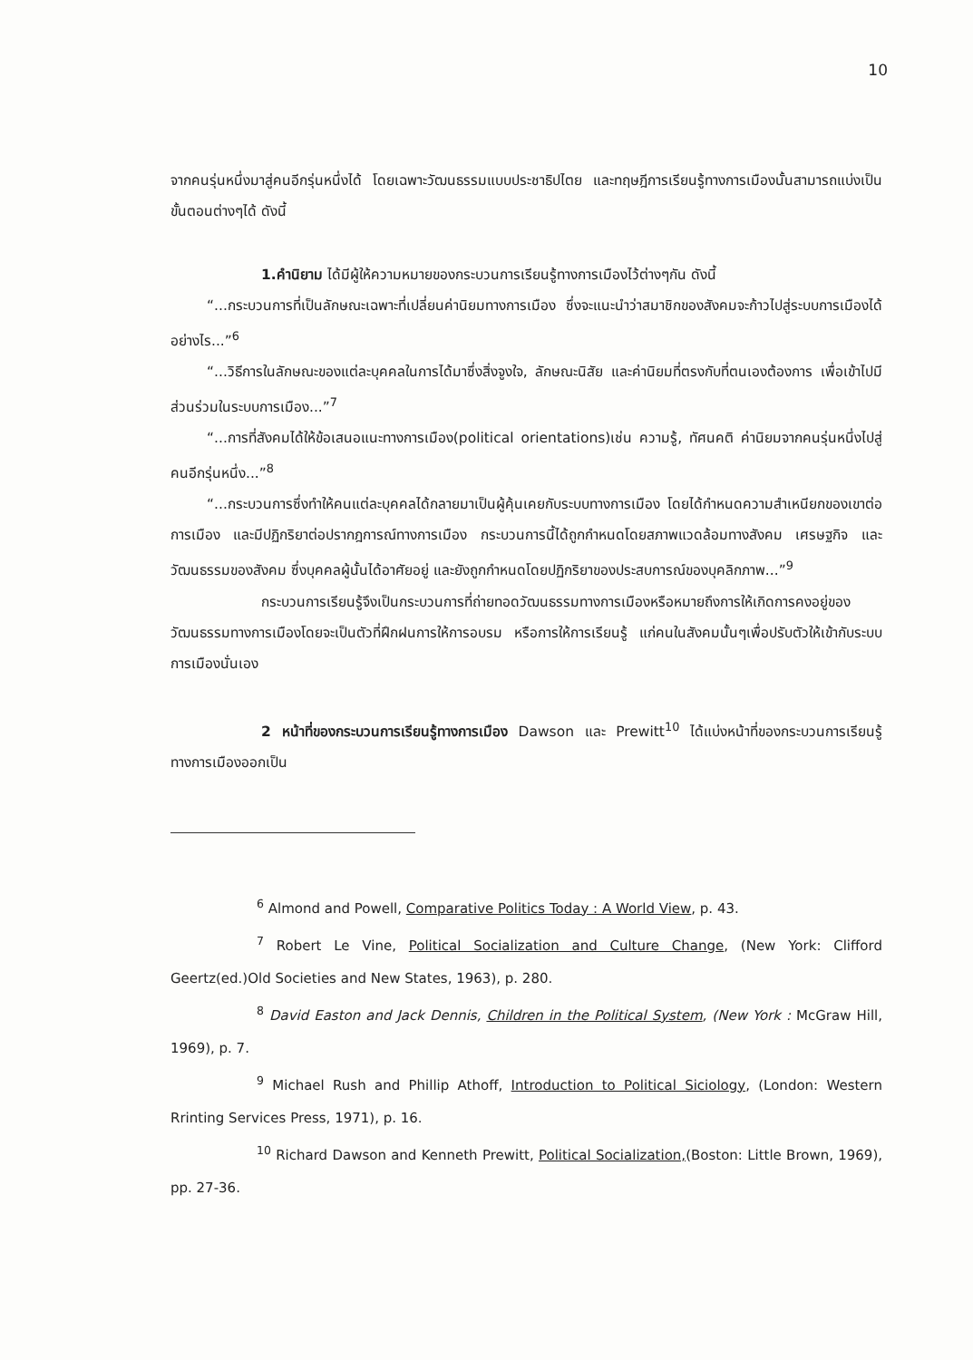10
จากคนรุ่นหนึ่งมาสู่คนอีกรุ่นหนึ่งได้ โดยเฉพาะวัฒนธรรมแบบประชาธิปไตย และทฤษฎีการเรียนรู้ทางการเมืองนั้นสามารถแบ่งเป็นขั้นตอนต่างๆได้ ดังนี้
1.คำนิยาม ได้มีผู้ให้ความหมายของกระบวนการเรียนรู้ทางการเมืองไว้ต่างๆกัน ดังนี้
“...กระบวนการที่เป็นลักษณะเฉพาะที่เปลี่ยนค่านิยมทางการเมือง ซึ่งจะแนะนำว่าสมาชิกของสังคมจะก้าวไปสู่ระบบการเมืองได้อย่างไร...”<sup>6</sup>
“...วิธีการในลักษณะของแต่ละบุคคลในการได้มาซึ่งสิ่งจูงใจ, ลักษณะนิสัย และค่านิยมที่ตรงกับที่ตนเองต้องการ เพื่อเข้าไปมีส่วนร่วมในระบบการเมือง...”<sup>7</sup>
“...การที่สังคมได้ให้ข้อเสนอแนะทางการเมือง(political orientations)เช่น ความรู้, ทัศนคติ ค่านิยมจากคนรุ่นหนึ่งไปสู่คนอีกรุ่นหนึ่ง...”<sup>8</sup>
“...กระบวนการซึ่งทำให้คนแต่ละบุคคลได้กลายมาเป็นผู้คุ้นเคยกับระบบทางการเมือง โดยได้กำหนดความสำเหนียกของเขาต่อการเมือง และมีปฏิกริยาต่อปรากฎการณ์ทางการเมือง กระบวนการนี้ได้ถูกกำหนดโดยสภาพแวดล้อมทางสังคม เศรษฐกิจ และวัฒนธรรมของสังคม ซึ่งบุคคลผู้นั้นได้อาศัยอยู่ และยังถูกกำหนดโดยปฏิกริยาของประสบการณ์ของบุคลิกภาพ...”<sup>9</sup>
กระบวนการเรียนรู้จึงเป็นกระบวนการที่ถ่ายทอดวัฒนธรรมทางการเมืองหรือหมายถึงการให้เกิดการคงอยู่ของวัฒนธรรมทางการเมืองโดยจะเป็นตัวที่ฝึกฝนการให้การอบรม หรือการให้การเรียนรู้ แก่คนในสังคมนั้นๆเพื่อปรับตัวให้เข้ากับระบบการเมืองนั่นเอง
2 หน้าที่ของกระบวนการเรียนรู้ทางการเมือง Dawson และ Prewitt<sup>10</sup> ได้แบ่งหน้าที่ของกระบวนการเรียนรู้ทางการเมืองออกเป็น
<sup>6</sup> Almond and Powell, Comparative Politics Today : A World View, p. 43.
<sup>7</sup> Robert Le Vine, Political Socialization and Culture Change, (New York: Clifford Geertz(ed.)Old Societies and New States, 1963), p. 280.
<sup>8</sup> David Easton and Jack Dennis, Children in the Political System, (New York : McGraw Hill, 1969), p. 7.
<sup>9</sup> Michael Rush and Phillip Athoff, Introduction to Political Siciology, (London: Western Rrinting Services Press, 1971), p. 16.
<sup>10</sup> Richard Dawson and Kenneth Prewitt, Political Socialization,(Boston: Little Brown, 1969), pp. 27-36.